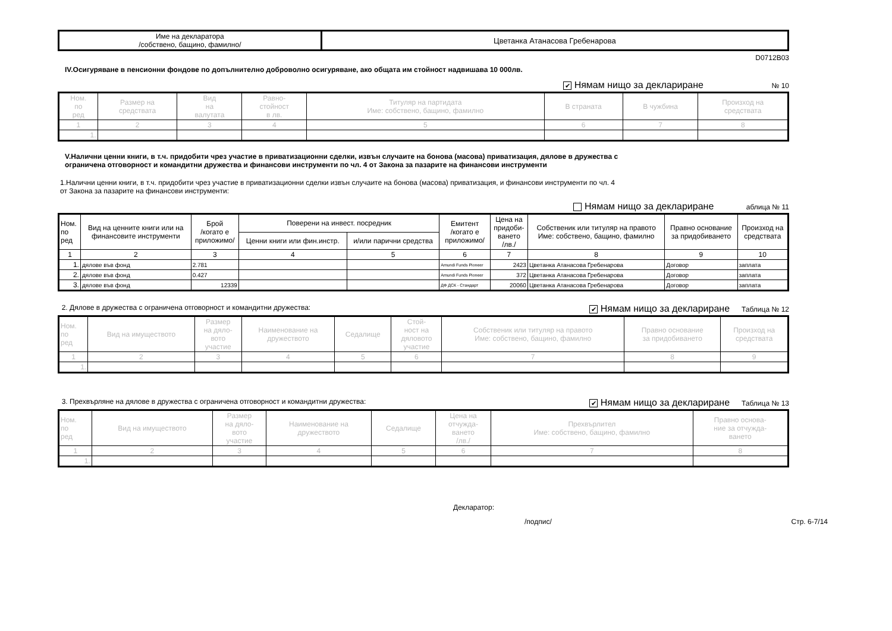| Име на декларатора /собствено, бащино, фамилно/ | Цветанка Атанасова Гребенарова |
D0712B03
IV.Осигуряване в пенсионни фондове по допълнително доброволно осигуряване, ако общата им стойност надвишава 10 000лв.
✔ Нямам нищо за деклариране № 10
| Ном. по ред | Размер на средствата | Вид на валутата | Равно- стойност в лв. | Титуляр на партидата Име: собствено, бащино, фамилно | В страната | В чужбина | Произход на средствата |
| --- | --- | --- | --- | --- | --- | --- | --- |
| 1 | 2 | 3 | 4 | 5 | 6 | 7 | 8 |
| 1. | | | | | | | |
V.Налични ценни книги, в т.ч. придобити чрез участие в приватизационни сделки, извън случаите на бонова (масова) приватизация, дялове в дружества с
ограничена отговорност и командитни дружества и финансови инструменти по чл. 4 от Закона за пазарите на финансови инструменти
1.Налични ценни книги, в т.ч. придобити чрез участие в приватизационни сделки извън случаите на бонова (масова) приватизация, и финансови инструменти по чл. 4
от Закона за пазарите на финансови инструменти:
Нямам нищо за деклариране аблица № 11
| Ном. по ред | Вид на ценните книги или на финансовите инструменти | Брой /когато е приложимо/ | Поверени на инвест. посредник | | Емитент /когато е приложимо/ | Цена на придоби- ването /лв./ | Собственик или титуляр на правото Име: собствено, бащино, фамилно | Правно основание за придобиването | Произход на средствата |
| --- | --- | --- | --- | --- | --- | --- | --- | --- | --- |
| | | | Ценни книги или фин.инстр. | и/или парични средства | | | | | |
| 1 | 2 | 3 | 4 | 5 | 6 | 7 | 8 | 9 | 10 |
| 1. | дялове във фонд | 2.781 | | | Amundi Funds Pioneer | 2423 | Цветанка Атанасова Гребенарова | Договор | заплата |
| 2. | дялове във фонд | 0.427 | | | Amundi Funds Pioneer | 372 | Цветанка Атанасова Гребенарова | Договор | заплата |
| 3. | дялове във фонд | 12339 | | | ДФ ДСК - Стандарт | 20060 | Цветанка Атанасова Гребенарова | Договор | заплата |
2. Дялове в дружества с ограничена отговорност и командитни дружества: ✔ Нямам нищо за деклариране Таблица № 12
| Ном. по ред | Вид на имуществото | Размер на дяло- вото участие | Наименование на дружеството | Седалище | Стой- ност на дяловото участие | Собственик или титуляр на правото Име: собствено, бащино, фамилно | Правно основание за придобиването | Произход на средствата |
| --- | --- | --- | --- | --- | --- | --- | --- | --- |
| 1 | 2 | 3 | 4 | 5 | 6 | 7 | 8 | 9 |
| 1. | | | | | | | | |
3. Прехвърляне на дялове в дружества с ограничена отговорност и командитни дружества: ✔ Нямам нищо за деклариране Таблица № 13
| Ном. по ред | Вид на имуществото | Размер на дяло- вото участие | Наименование на дружеството | Седалище | Цена на отчужда- ването /лв./ | Прехвърлител Име: собствено, бащино, фамилно | Правно основа- ние за отчужда- ването |
| --- | --- | --- | --- | --- | --- | --- | --- |
| 1 | 2 | 3 | 4 | 5 | 6 | 7 | 8 |
| 1. | | | | | | | |
Декларатор:
/подпис/ Стр. 6-7/14